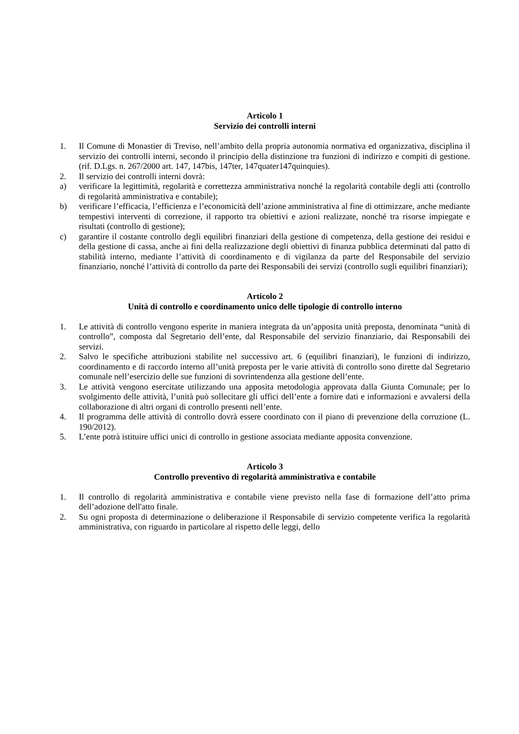Articolo 1
Servizio dei controlli interni
1. Il Comune di Monastier di Treviso, nell’ambito della propria autonomia normativa ed organizzativa, disciplina il servizio dei controlli interni, secondo il principio della distinzione tra funzioni di indirizzo e compiti di gestione. (rif. D.Lgs. n. 267/2000 art. 147, 147bis, 147ter, 147quater147quinquies).
2. Il servizio dei controlli interni dovrà:
a) verificare la legittimità, regolarità e correttezza amministrativa nonché la regolarità contabile degli atti (controllo di regolarità amministrativa e contabile);
b) verificare l’efficacia, l’efficienza e l’economicità dell’azione amministrativa al fine di ottimizzare, anche mediante tempestivi interventi di correzione, il rapporto tra obiettivi e azioni realizzate, nonché tra risorse impiegate e risultati (controllo di gestione);
c) garantire il costante controllo degli equilibri finanziari della gestione di competenza, della gestione dei residui e della gestione di cassa, anche ai fini della realizzazione degli obiettivi di finanza pubblica determinati dal patto di stabilità interno, mediante l’attività di coordinamento e di vigilanza da parte del Responsabile del servizio finanziario, nonché l’attività di controllo da parte dei Responsabili dei servizi (controllo sugli equilibri finanziari);
Articolo 2
Unità di controllo e coordinamento unico delle tipologie di controllo interno
1. Le attività di controllo vengono esperite in maniera integrata da un’apposita unità preposta, denominata “unità di controllo”, composta dal Segretario dell’ente, dal Responsabile del servizio finanziario, dai Responsabili dei servizi.
2. Salvo le specifiche attribuzioni stabilite nel successivo art. 6 (equilibri finanziari), le funzioni di indirizzo, coordinamento e di raccordo interno all’unità preposta per le varie attività di controllo sono dirette dal Segretario comunale nell’esercizio delle sue funzioni di sovrintendenza alla gestione dell’ente.
3. Le attività vengono esercitate utilizzando una apposita metodologia approvata dalla Giunta Comunale; per lo svolgimento delle attività, l’unità può sollecitare gli uffici dell’ente a fornire dati e informazioni e avvalersi della collaborazione di altri organi di controllo presenti nell’ente.
4. Il programma delle attività di controllo dovrà essere coordinato con il piano di prevenzione della corruzione (L. 190/2012).
5. L’ente potrà istituire uffici unici di controllo in gestione associata mediante apposita convenzione.
Articolo 3
Controllo preventivo di regolarità amministrativa e contabile
1. Il controllo di regolarità amministrativa e contabile viene previsto nella fase di formazione dell’atto prima dell’adozione dell'atto finale.
2. Su ogni proposta di determinazione o deliberazione il Responsabile di servizio competente verifica la regolarità amministrativa, con riguardo in particolare al rispetto delle leggi, dello